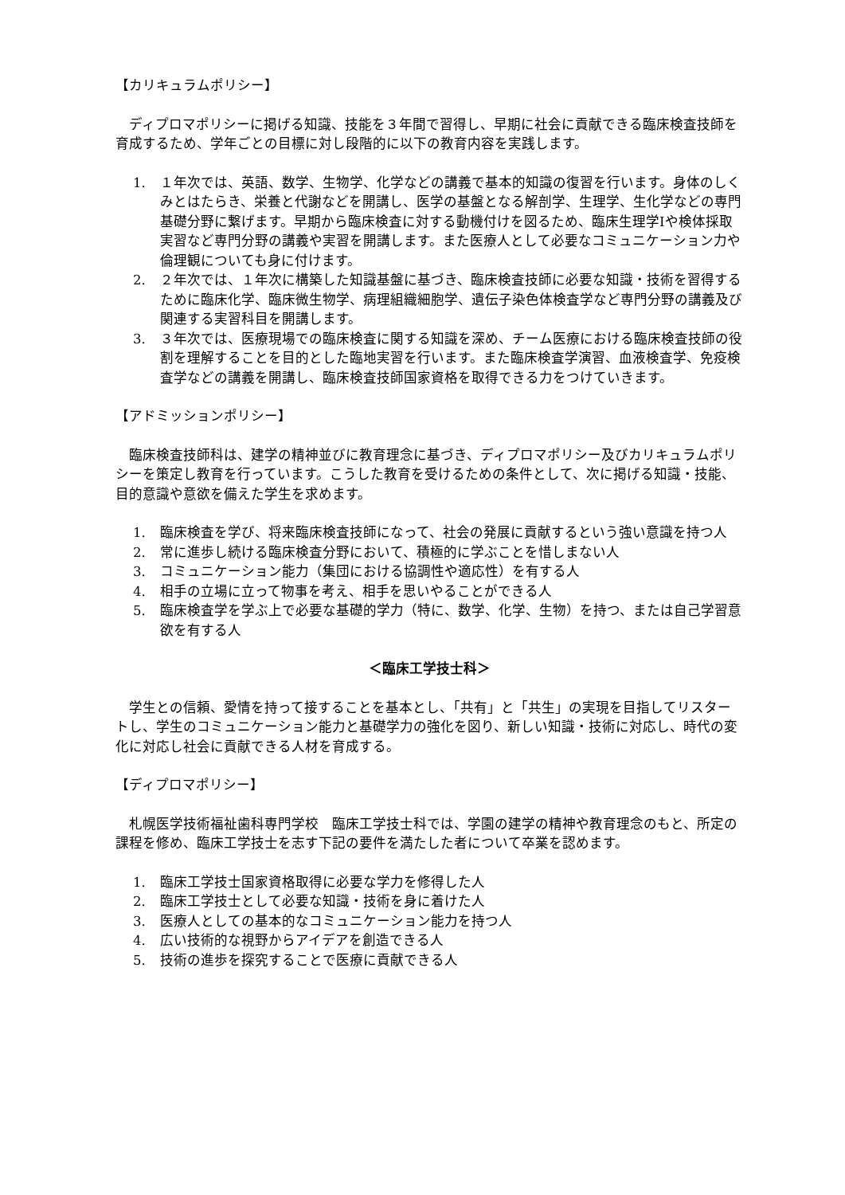【カリキュラムポリシー】
ディプロマポリシーに掲げる知識、技能を３年間で習得し、早期に社会に貢献できる臨床検査技師を育成するため、学年ごとの目標に対し段階的に以下の教育内容を実践します。
1. １年次では、英語、数学、生物学、化学などの講義で基本的知識の復習を行います。身体のしくみとはたらき、栄養と代謝などを開講し、医学の基盤となる解剖学、生理学、生化学などの専門基礎分野に繋げます。早期から臨床検査に対する動機付けを図るため、臨床生理学Ⅰや検体採取実習など専門分野の講義や実習を開講します。また医療人として必要なコミュニケーション力や倫理観についても身に付けます。
2. ２年次では、１年次に構築した知識基盤に基づき、臨床検査技師に必要な知識・技術を習得するために臨床化学、臨床微生物学、病理組織細胞学、遺伝子染色体検査学など専門分野の講義及び関連する実習科目を開講します。
3. ３年次では、医療現場での臨床検査に関する知識を深め、チーム医療における臨床検査技師の役割を理解することを目的とした臨地実習を行います。また臨床検査学演習、血液検査学、免疫検査学などの講義を開講し、臨床検査技師国家資格を取得できる力をつけていきます。
【アドミッションポリシー】
臨床検査技師科は、建学の精神並びに教育理念に基づき、ディプロマポリシー及びカリキュラムポリシーを策定し教育を行っています。こうした教育を受けるための条件として、次に掲げる知識・技能、目的意識や意欲を備えた学生を求めます。
1. 臨床検査を学び、将来臨床検査技師になって、社会の発展に貢献するという強い意識を持つ人
2. 常に進歩し続ける臨床検査分野において、積極的に学ぶことを惜しまない人
3. コミュニケーション能力（集団における協調性や適応性）を有する人
4. 相手の立場に立って物事を考え、相手を思いやることができる人
5. 臨床検査学を学ぶ上で必要な基礎的学力（特に、数学、化学、生物）を持つ、または自己学習意欲を有する人
＜臨床工学技士科＞
学生との信頼、愛情を持って接することを基本とし、「共有」と「共生」の実現を目指してリスタートし、学生のコミュニケーション能力と基礎学力の強化を図り、新しい知識・技術に対応し、時代の変化に対応し社会に貢献できる人材を育成する。
【ディプロマポリシー】
札幌医学技術福祉歯科専門学校　臨床工学技士科では、学園の建学の精神や教育理念のもと、所定の課程を修め、臨床工学技士を志す下記の要件を満たした者について卒業を認めます。
1. 臨床工学技士国家資格取得に必要な学力を修得した人
2. 臨床工学技士として必要な知識・技術を身に着けた人
3. 医療人としての基本的なコミュニケーション能力を持つ人
4. 広い技術的な視野からアイデアを創造できる人
5. 技術の進歩を探究することで医療に貢献できる人